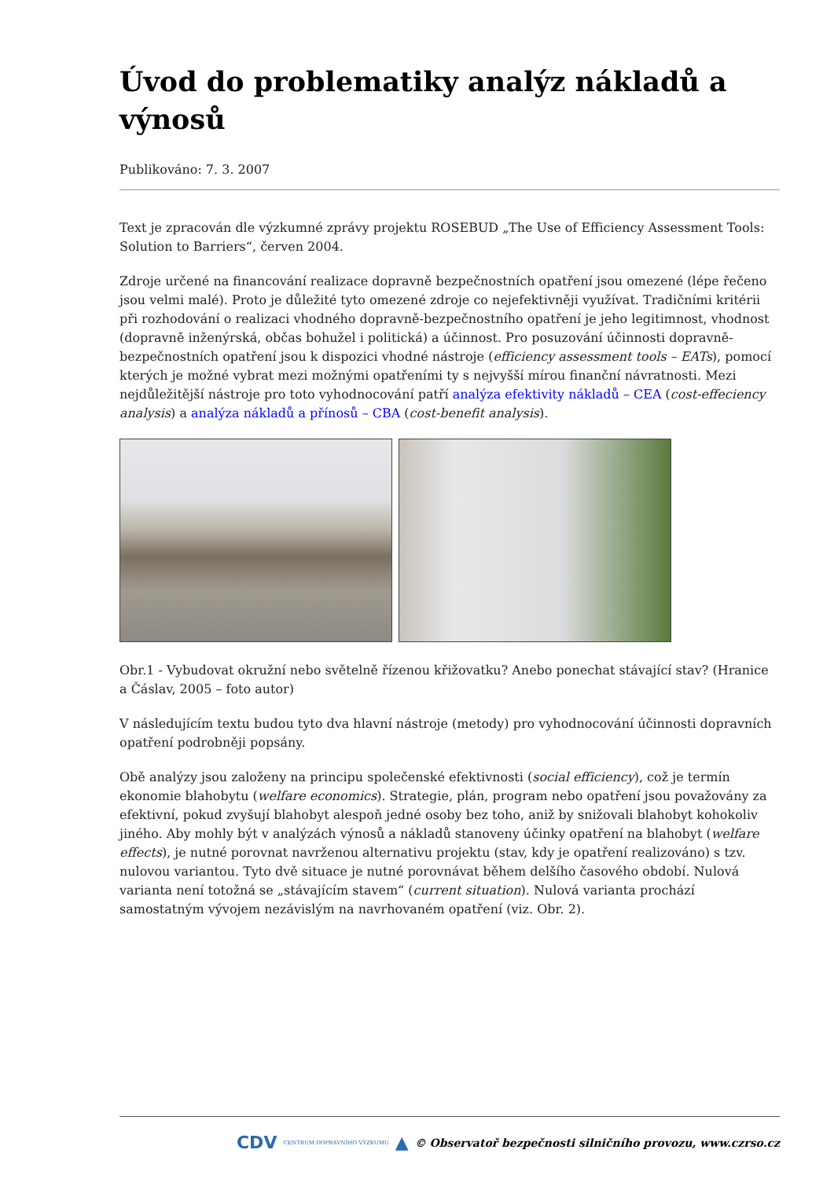Úvod do problematiky analýz nákladů a výnosů
Publikováno: 7. 3. 2007
Text je zpracován dle výzkumné zprávy projektu ROSEBUD „The Use of Efficiency Assessment Tools: Solution to Barriers“, červen 2004.
Zdroje určené na financování realizace dopravně bezpečnostních opatření jsou omezené (lépe řečeno jsou velmi malé). Proto je důležité tyto omezené zdroje co nejefektivněji využívat. Tradičními kritérii při rozhodování o realizaci vhodného dopravně-bezpečnostního opatření je jeho legitimnost, vhodnost (dopravně inženýrská, občas bohužel i politická) a účinnost. Pro posuzování účinnosti dopravně-bezpečnostních opatření jsou k dispozici vhodné nástroje (efficiency assessment tools – EATs), pomocí kterých je možné vybrat mezi možnými opatřeními ty s nejvyšší mírou finanční návratnosti. Mezi nejdůležitější nástroje pro toto vyhodnocování patří analýza efektivity nákladů – CEA (cost-effeciency analysis) a analýza nákladů a přínosů – CBA (cost-benefit analysis).
Obr.1 - Vybudovat okružní nebo světelně řízenou křižovatku? Anebo ponechat stávající stav? (Hranice a Čáslav, 2005 – foto autor)
V následujícím textu budou tyto dva hlavní nástroje (metody) pro vyhodnocování účinnosti dopravních opatření podrobněji popsány.
Obě analýzy jsou založeny na principu společenské efektivnosti (social efficiency), což je termín ekonomie blahobytu (welfare economics). Strategie, plán, program nebo opatření jsou považovány za efektivní, pokud zvyšují blahobyt alespoň jedné osoby bez toho, aniž by snižovali blahobyt kohokoliv jiného. Aby mohly být v analýzách výnosů a nákladů stanoveny účinky opatření na blahobyt (welfare effects), je nutné porovnat navrženou alternativu projektu (stav, kdy je opatření realizováno) s tzv. nulovou variantou. Tyto dvě situace je nutné porovnávat během delšího časového období. Nulová varianta není totožná se „stávajícím stavem“ (current situation). Nulová varianta prochází samostatným vývojem nezávislým na navrhovaném opatření (viz. Obr. 2).
CDV CENTRUM DOPRAVNÍHO VÝZKUMU ▲ © Observatoř bezpečnosti silničního provozu, www.czrso.cz